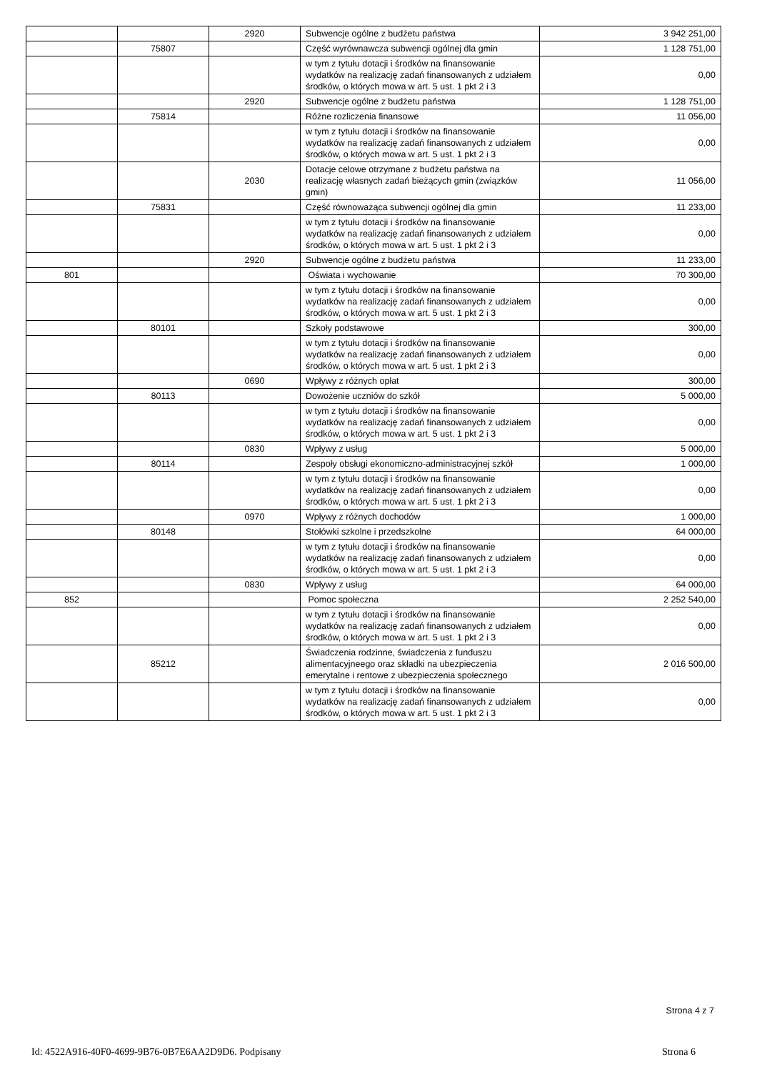| | | 2920 | Subwencje ogólne z budżetu państwa | 3 942 251,00 |
| | 75807 | | Część wyrównawcza subwencji ogólnej dla gmin | 1 128 751,00 |
| | | | w tym z tytułu dotacji i środków na finansowanie wydatków na realizację zadań finansowanych z udziałem środków, o których mowa w art. 5 ust. 1 pkt 2 i 3 | 0,00 |
| | | 2920 | Subwencje ogólne z budżetu państwa | 1 128 751,00 |
| | 75814 | | Różne rozliczenia finansowe | 11 056,00 |
| | | | w tym z tytułu dotacji i środków na finansowanie wydatków na realizację zadań finansowanych z udziałem środków, o których mowa w art. 5 ust. 1 pkt 2 i 3 | 0,00 |
| | | 2030 | Dotacje celowe otrzymane z budżetu państwa na realizację własnych zadań bieżących gmin (związków gmin) | 11 056,00 |
| | 75831 | | Część równoważąca subwencji ogólnej dla gmin | 11 233,00 |
| | | | w tym z tytułu dotacji i środków na finansowanie wydatków na realizację zadań finansowanych z udziałem środków, o których mowa w art. 5 ust. 1 pkt 2 i 3 | 0,00 |
| | | 2920 | Subwencje ogólne z budżetu państwa | 11 233,00 |
| 801 | | | Oświata i wychowanie | 70 300,00 |
| | | | w tym z tytułu dotacji i środków na finansowanie wydatków na realizację zadań finansowanych z udziałem środków, o których mowa w art. 5 ust. 1 pkt 2 i 3 | 0,00 |
| | 80101 | | Szkoły podstawowe | 300,00 |
| | | | w tym z tytułu dotacji i środków na finansowanie wydatków na realizację zadań finansowanych z udziałem środków, o których mowa w art. 5 ust. 1 pkt 2 i 3 | 0,00 |
| | | 0690 | Wpływy z różnych opłat | 300,00 |
| | 80113 | | Dowożenie uczniów do szkół | 5 000,00 |
| | | | w tym z tytułu dotacji i środków na finansowanie wydatków na realizację zadań finansowanych z udziałem środków, o których mowa w art. 5 ust. 1 pkt 2 i 3 | 0,00 |
| | | 0830 | Wpływy z usług | 5 000,00 |
| | 80114 | | Zespoły obsługi ekonomiczno-administracyjnej szkół | 1 000,00 |
| | | | w tym z tytułu dotacji i środków na finansowanie wydatków na realizację zadań finansowanych z udziałem środków, o których mowa w art. 5 ust. 1 pkt 2 i 3 | 0,00 |
| | | 0970 | Wpływy z różnych dochodów | 1 000,00 |
| | 80148 | | Stołówki szkolne i przedszkolne | 64 000,00 |
| | | | w tym z tytułu dotacji i środków na finansowanie wydatków na realizację zadań finansowanych z udziałem środków, o których mowa w art. 5 ust. 1 pkt 2 i 3 | 0,00 |
| | | 0830 | Wpływy z usług | 64 000,00 |
| 852 | | | Pomoc społeczna | 2 252 540,00 |
| | | | w tym z tytułu dotacji i środków na finansowanie wydatków na realizację zadań finansowanych z udziałem środków, o których mowa w art. 5 ust. 1 pkt 2 i 3 | 0,00 |
| | 85212 | | Świadczenia rodzinne, świadczenia z funduszu alimentacyjneego oraz składki na ubezpieczenia emerytalne i rentowe z ubezpieczenia społecznego | 2 016 500,00 |
| | | | w tym z tytułu dotacji i środków na finansowanie wydatków na realizację zadań finansowanych z udziałem środków, o których mowa w art. 5 ust. 1 pkt 2 i 3 | 0,00 |
Strona 4 z 7
Id: 4522A916-40F0-4699-9B76-0B7E6AA2D9D6. Podpisany Strona 6